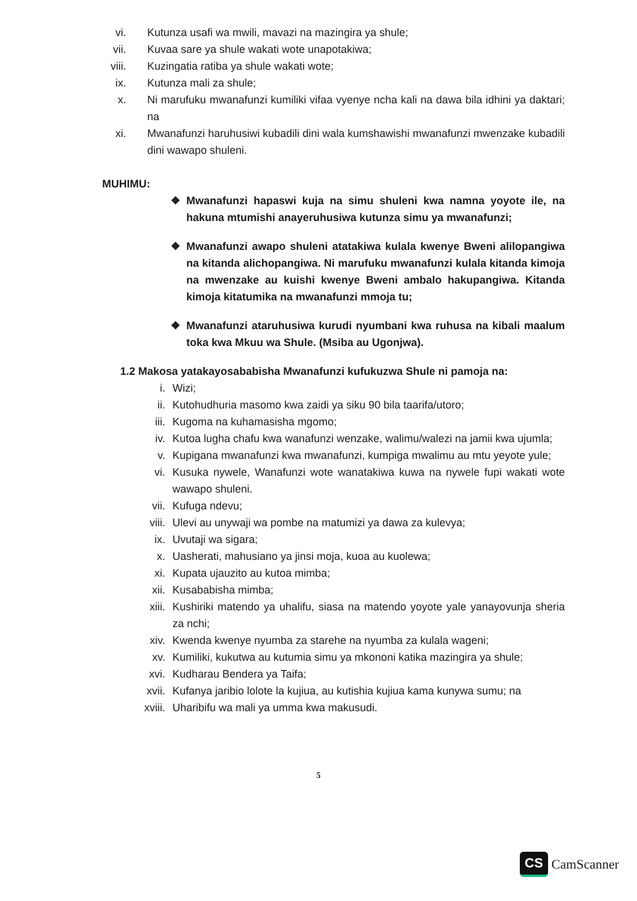vi. Kutunza usafi wa mwili, mavazi na mazingira ya shule;
vii. Kuvaa sare ya shule wakati wote unapotakiwa;
viii. Kuzingatia ratiba ya shule wakati wote;
ix. Kutunza mali za shule;
x. Ni marufuku mwanafunzi kumiliki vifaa vyenye ncha kali na dawa bila idhini ya daktari; na
xi. Mwanafunzi haruhusiwi kubadili dini wala kumshawishi mwanafunzi mwenzake kubadili dini wawapo shuleni.
MUHIMU:
❖ Mwanafunzi hapaswi kuja na simu shuleni kwa namna yoyote ile, na hakuna mtumishi anayeruhusiwa kutunza simu ya mwanafunzi;
❖ Mwanafunzi awapo shuleni atatakiwa kulala kwenye Bweni alilopangiwa na kitanda alichopangiwa. Ni marufuku mwanafunzi kulala kitanda kimoja na mwenzake au kuishi kwenye Bweni ambalo hakupangiwa. Kitanda kimoja kitatumika na mwanafunzi mmoja tu;
❖ Mwanafunzi ataruhusiwa kurudi nyumbani kwa ruhusa na kibali maalum toka kwa Mkuu wa Shule. (Msiba au Ugonjwa).
1.2 Makosa yatakayosababisha Mwanafunzi kufukuzwa Shule ni pamoja na:
i. Wizi;
ii. Kutohudhuria masomo kwa zaidi ya siku 90 bila taarifa/utoro;
iii. Kugoma na kuhamasisha mgomo;
iv. Kutoa lugha chafu kwa wanafunzi wenzake, walimu/walezi na jamii kwa ujumla;
v. Kupigana mwanafunzi kwa mwanafunzi, kumpiga mwalimu au mtu yeyote yule;
vi. Kusuka nywele, Wanafunzi wote wanatakiwa kuwa na nywele fupi wakati wote wawapo shuleni.
vii. Kufuga ndevu;
viii. Ulevi au unywaji wa pombe na matumizi ya dawa za kulevya;
ix. Uvutaji wa sigara;
x. Uasherati, mahusiano ya jinsi moja, kuoa au kuolewa;
xi. Kupata ujauzito au kutoa mimba;
xii. Kusababisha mimba;
xiii. Kushiriki matendo ya uhalifu, siasa na matendo yoyote yale yanayovunja sheria za nchi;
xiv. Kwenda kwenye nyumba za starehe na nyumba za kulala wageni;
xv. Kumiliki, kukutwa au kutumia simu ya mkononi katika mazingira ya shule;
xvi. Kudharau Bendera ya Taifa;
xvii. Kufanya jaribio lolote la kujiua, au kutishia kujiua kama kunywa sumu; na
xviii. Uharibifu wa mali ya umma kwa makusudi.
5
CS CamScanner